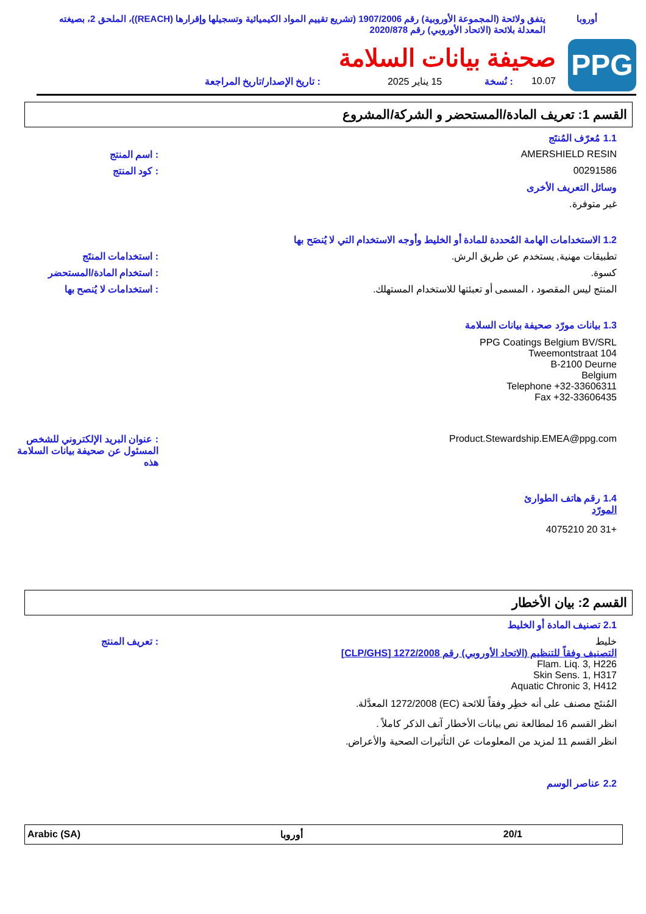أوروبا يتفق ولائحة (المجموعة الأوروبية) رقم 1907/2006 (تشريع تقييم المواد الكيميائية وتسجيلها وإقرارها (REACH))، الملحق 2، بصيغته المعدلة بلائحة (الاتحاد الأوروبي) رقم 2020/878
PPG
صحيفة بيانات السلامة
10.07: نُسخة 15 يناير 2025: تاريخ الإصدار/تاريخ المراجعة
القسم 1: تعريف المادة/المستحضر و الشركة/المشروع
1.1 مُعرّف المُنتَج
AMERSHIELD RESIN : اسم المنتج
00291586 : كود المنتج
وسائل التعريف الأخرى
غير متوفرة.
1.2 الاستخدامات الهامة المُحددة للمادة أو الخليط وأوجه الاستخدام التي لا يُنصَح بها
تطبيقات مهنية, يستخدم عن طريق الرش.
: استخدامات المنتَج
كسوة. : استخدام المادة/المستحضر
المنتج ليس المقصود ، المسمى أو تعبئتها للاستخدام المستهلك.
: استخدامات لا يُنصح بها
1.3 بيانات مورّد صحيفة بيانات السلامة
PPG Coatings Belgium BV/SRL
Tweemontstraat 104
B-2100 Deurne
Belgium
Telephone +32-33606311
Fax +32-33606435
Product.Stewardship.EMEA@ppg.com
: عنوان البريد الإلكتروني للشخص المسئول عن صحيفة بيانات السلامة هذه
1.4 رقم هاتف الطوارئ
المورّد
+31 20 4075210
القسم 2: بيان الأخطار
2.1 تصنيف المادة أو الخليط
خليط
التصنيف وفقاً للتنظيم (الاتحاد الأوروبي) رقم 1272/2008 [CLP/GHS]
Flam. Liq. 3, H226
Skin Sens. 1, H317
Aquatic Chronic 3, H412
: تعريف المنتج
المُنتَج مصنف على أنه خطِر وفقاً للائحة (EC) 1272/2008 المعدَّلة.
انظر القسم 16 لمطالعة نص بيانات الأخطار آنف الذكر كاملاً .
انظر القسم 11 لمزيد من المعلومات عن التأثيرات الصحية والأعراض.
2.2 عناصر الوسم
Arabic (SA) أوروبا 20/1